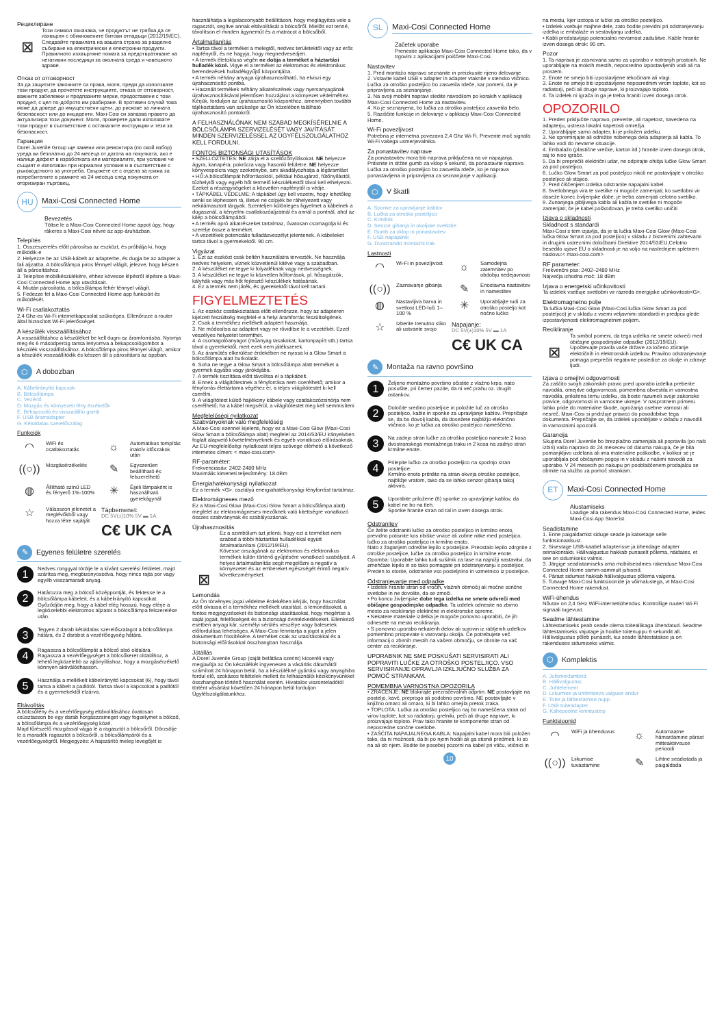Рециклиране
⊠
Този символ означава, че продуктът не трябва да се изхвърля с обикновените битови отпадъци (2012/19/ЕС). Следвайте правилата на вашата страна за разделно събиране на електрически и електронни продукти. Правилното изхвърляне помага за предотвратяване на негативни последици за околната среда и човешкото здраве.
Отказ от отговорност
За да защитите законните си права, моля, преди да използвате този продукт, да прочетете инструкциите, отказа от отговорност, важните забележки и предпазните мерки, предоставени с този продукт, с цел по-доброто им разбиране. В противен случай това може да доведе до имуществени щети, до рискове за личната безопасност или до инциденти. Maxi-Cosi си запазва правото да актуализира този документ. Моля, проверете дали използвате този продукт в съответствие с останалите инструкции и тези за безопасност.
Гаранция
Dorel Juvenile Group ще замени или ремонтира (по свой избор) уреда ви безплатно до 24 месеца от датата на покупката, ако е налице дефект в изработката или материалите, при условие че същият е използван при нормални условия и в съответствие с ръководството за употреба. Свържете се с отдела за грижа за потребителите в рамките на 24 месеца след покупката от оторизиран търговец.
HU
Maxi-Cosi Connected Home
Bevezetés
Töltse le a Maxi-Cosi Connected Home appot úgy, hogy rákeres a Maxi-Cosi névre az app-áruházban.
Telepítés
1. Összeszerelés előtt párosítsa az eszközt, és próbálja ki, hogy működik-e
2. Helyezze be az USB-kábelt az adapterbe, és dugja be az adapter a fali aljzatba. A bölcsőlámpa piros fénnyel világít, jelezve, hogy készen áll a párosításhoz.
3. Telepítse mobilkészülékére, ehhez kövesse lépésről lépésre a Maxi-Cosi Connected Home app utasításait.
4. Miután párosította, a bölcsőlámpa fehér fénnyel világít.
5. Fedezze fel a Maxi-Cosi Connected Home app funkcióit és működését.
Wi-Fi csatlakoztatás
2,4 Ghz-es Wi-Fi internetkapcsolat szükséges. Ellenőrizze a router által biztosított Wi-Fi jelerősséget.
A készülék visszaállításához
A visszaállításhoz a készüléket be kell dugni az áramforrásba. Nyomja meg és 6 másodpercig tartsa lenyomva a bekapcsológombot a készülék visszaállításához. A bölcsőlámpa piros fénnyel világít, amikor a készülék visszaállítódik és készen áll a párosításra az appban.
⬡
A dobozban
A. Kábelirányító kapcsok
B. Bölcsőlámpa
C. Vezérlő
D. Mozgás és környezeti fény érzékelők
E. Bekapcsoló és visszaállító gomb
F. USB áramadapter
G. Kétoldalas szerelőszalag
Funkciók
◠
WiFi és csatlakoztatás
☼
Automatikus tompítás inaktív időszakok után
((○))
Mozgásérzékelés
✎
Egyszerűen beállítható és felszerelhető
◍
Állítható színű LED és fényerő 1%-100%
✳
Éjjeli lámpaként is használható gyerekágynál
☆
Válasszon jelenetet a meglévőkből vagy hozza létre sajátját
Tápbemenet:
DC 5V(±)10% 5V ▬ 1A
C€ UK CA
✎
Egyenes felületre szerelés
1
Nedves ronggyal törölje le a kívánt szerelési felületet, majd szárítsa meg, megbizonyosodva, hogy nincs rajta por vagy egyéb visszamaradt anyag.
2
Határozza meg a bölcső középpontját, és fektesse le a bölcsőlámpa kábeleit, és a kábelirányító kapcsokat. Győződjön meg, hogy a kábel elég hosszú, hogy elérje a legközelebbi elektromos aljzatot a bölcsőlámpa felszerelése után.
3
Tegyen 2 darab kétoldalas szerelőszalagot a bölcsőlámpa hátára, és 2 darabot a vezérlőegység hátára.
4
Ragassza a bölcsőlámpát a bölcső alsó oldalára.
Ragassza a vezérlőegységet a bölcsőkeret oldalához, a lehető legközelebb az ajtónyíláshoz, hogy a mozgásérzékelő könnyen aktiválódhasson.
5
Használja a mellékelt kábelirányító kapcsokat (6), hogy távol tartsa a kábelt a padlótól. Tartsa távol a kapcsokat a padlótól és a gyermekektől elzárva.
Eltávolítás
A bölcsőfény és a vezérlőegység eltávolításához óvatosan csúsztasson be egy darab horgászzsineget vagy fogselymet a bölcső, a bölcsőlámpa és a vezérlőegység közé.
Majd fűrészelő mozgással vágja le a ragasztót a bölcsőről. Dörzsölje le a maradék ragasztót a bölcsőről, a bölcsőlámpáról és a vezérlőegységről. Megjegyzés: A hajszárító meleg levegőjét is
használhatja a legalacsonyabb beállításon, hogy meglágyítsa vele a ragasztót, segítve annak eltávolítását a bölcsőről. Mielőtt ezt tenné, távolítson el minden ágyneműt és a matracot a bölcsőből.
Ártalmatlanítás
• Tartsa távol a terméket a melegtől, nedves területektől vagy az erős napfénytől, és ne hagyja, hogy megnedvesedjen.
• A termék életciklusa végén ne dobja a terméket a háztartási hulladék közé. Vigye el a terméket az elektromos és elektronikus berendezések hulladékgyűjtő központjába.
• A termék néhány anyaga újrahasznosítható, ha elviszi egy újrahasznosító pontba.
• Használt termékek néhány alkatrészének vagy nyersanyagának újrahasznosításával jelentősen hozzájárul a környezet védelméhez. Kérjük, forduljon az újrahasznosító központhoz, amennyiben további tájékoztatásra van szüksége az Ön közelében található újrahasznosító pontokról.
A FELHASZNÁLÓNAK NEM SZABAD MEGKÍSÉRELNIE A BÖLCSŐLÁMPA SZERVIZELÉSÉT VAGY JAVÍTÁSÁT. MINDEN SZERVIZELÉSSEL AZ ÜGYFÉLSZOLGÁLATHOZ KELL FORDULNI.
FONTOS BIZTONSÁGI UTASÍTÁSOK
• SZELLŐZTETÉS: NE zárja el a szellőzőnyílásokat. NE helyezze ágyra, kanapéra, pokrócra vagy hasonló felületre. NE helyezze könyvespolcra vagy szekrénybe, ami akadályozhatja a légáramlást
• HŐ:A bölcsőlámpát hőforrásoktól, például hősugárzó, fűtőnyílástól, tűzhelytől vagy egyéb hőt termelő készülékektől távol kell elhelyezni. Ezeket a részegységeket a közvetlen napfénytől is védje.
• TÁPKÁBEL VÉDELME: A tápkábel úgy kell vezetni, hogy lehetőleg senki se léphessen rá, illetve ne csípjék be ráhelyezett vagy nekitámasztott tárgyak. Szenteljen különleges figyelmet a kábelnek a dugasznál, a kényelmi csatlakozóaljzatnál és annál a pontnál, ahol az kilép a bölcsőlámpából.
• A termék apró alkatrészeket tartalmaz, óvatosan csomagolja ki és szerelje össze a terméket.
• A vezetékek potenciális fulladásveszélyt jelentenek. A kábeleket tartsa távol a gyermekektől. 90 cm.
Vigyázat
1. Ezt az eszközt csak beltéri használatra tervezték. Ne használja nedves helyeken, víznek közvetlenül kitéve vagy a szabadban.
2. A készüléket ne tegye ki folyadéknak vagy nedvességnek.
3. A készüléket ne tegye ki közvetlen hőforrások, pl. hősugárzók, kályhák vagy más hőt fejlesztő készülékek hatásának.
4. Ez a termék nem játék, és gyerekektől távol kell tartani.
FIGYELMEZTETÉS
1. Az eszköz csatlakoztatása előtt ellenőrizze, hogy az adapteren kijelzett feszültség megfelel-e a helyi áramforrás feszültségének.
2. Csak a termékhez mellékelt adaptert használja.
3. Ne módosítsa az adaptert vagy ne rövidítse le a vezetékét. Ezzel veszélyes helyzetet teremthet.
4. A csomagolóanyagot (műanyag tasakokat, kartonpapírt stb.) tartsa távol a gyerekektől, mert ezek nem játékszerek.
5. Az áramütés elkerülése érdekében ne nyissa ki a Glow Smart a bölcsőlámpa alatt burkolatát.
6. Soha ne tegye a Glow Smart a bölcsőlámpa alatt terméket a gyermek ágyába vagy járókájába.
7. A termék tisztítása előtt távolítsa el a tápkábelt.
8. Ennek a világítótestnek a fényforrása nem cserélhető; amikor a fényforrás élettartama végéhez ér, a teljes világítótestet ki kell cserélni.
9. A világítótest külső hajlékony kábele vagy csatlakozózsinórja nem cserélhető; ha a kábel megsérül, a világítótestet meg kell semmisíteni
Megfelelőségi nyilatkozat
Szabványoknak való megfelelőség
A Maxi-Cosi ezennel kijelenti, hogy ez a Maxi-Cosi Glow (Maxi-Cosi Glow Smart a bölcsőlámpa alatt) megfelel az 2014/53/EU irányelvben foglalt alapvető követelményeknek és egyéb vonatkozó előírásoknak. Az EU-megfelelőségi nyilatkozat teljes szövege elérhető a következő internetes címen: < maxi-cosi.com>
RF-paraméter:
Frekvenciasáv: 2402-2480 MHz
Maximális kimeneti teljesítmény: 18 dBm
Energiahatékonysági nyilatkozat
Ez a termék <G>. osztályú energiahatékonysági fényforrást tartalmaz.
Elektromágneses mező
Ez a Maxi-Cosi Glow (Maxi-Cosi Glow Smart a bölcsőlámpa alatt) megfelel az elektromágneses mezőknek való kitettségre vonatkozó összes szabványnak és szabályozásnak.
Újrahasznosítás
⊠
Ez a szimbólum azt jelenti, hogy ezt a terméket nem szabad a többi háztartási hulladékkal együtt ártalmatlanítani (2012/19/EU).
Kövesse országának az elektromos és elektronikus termékek külön történő gyűjtésére vonatkozó szabályait. A helyes ártalmatlanítás segít megelőzni a negatív a környezetet és az embereket egészségét érintő negatív következményeket.
Lemondás
Az Ön törvényes jogai védelme érdekében kérjük, hogy használat előtt olvassa el a termékhez mellékelt utasítást, a lemondásokat, a fontos megjegyzéseket és biztonsági utasításokat, hogy megértse a saját jogait, felelősségeit és a biztonsági óvintézkedéseket. Ellenkező esetben anyagi kár, személyi sérülés veszélye vagy balesetek előfordulása lehetséges. A Maxi-Cosi fenntartja a jogot a jelen dokumentum frissítésére. A terméket csak az utasításokkal és a biztonsági előírásokkal összhangban használja.
Jótállás
A Dorel Juvenile Group (saját belátása szerint) kicseréli vagy megjavítja az Ön készülékét ingyenesen a vásárlás dátumától számított 24 hónapon belül, ha a készülékné gyártási vagy anyaghiba fordul elő, szokásos feltételek mellett és felhasználói kézikönyvünkkel összhangban történő használat esetén. Hivatalos viszonteladótól történt vásárlást követően 24 hónapon belül forduljon Ügyfélszolgálatunkhoz.
SL
Maxi-Cosi Connected Home
Začetek uporabe
Prenesite aplikacijo Maxi-Cosi Connected Home tako, da v trgovini z aplikacijami poiščete Maxi-Cosi.
Nastavitev
1. Pred montažo napravo seznanite in preizkusite njeno delovanje
2. Vstavite kabel USB v adapter in adapter vtaknite v stensko vtičnico. Lučka za otroško posteljico bo zasvetila rdeče, kar pomeni, da je pripravljena za seznanjanje.
3. Na svoji mobilni napravi sledite navodilom po korakih v aplikaciji Maxi-Cosi Connected Home za nastavitev.
4. Ko je seznanjena, bo lučka za otroško posteljico zasvetila belo.
5. Raziščite funkcije in delovanje v aplikaciji Maxi-Cosi Connected Home.
Wi-Fi povezljivost
Potrebna je internetna povezava 2,4 Ghz Wi-Fi. Preverite moč signala Wi-Fi vašega usmerjevalnika.
Za ponastavitev naprave
Za ponastavitev mora biti naprava priključena na vir napajanja. Pritisnite in držite gumb za vklop 6 sekund, da ponastavite napravo. Lučka za otroško posteljico bo zasvetila rdeče, ko je naprava ponastavljena in pripravljena za seznanjanje v aplikaciji.
⬡
V škatli
A. Sponke za upravljanje kablov
B. Lučka za otroško posteljico
C. Krmilnik
D. Senzor gibanja in okoljske svetlobe
E. Gumb za vklop in ponastavitev
F. USB napajalnik
G. Dvostranski montažni trak
Lastnosti
◠
Wi-Fi in povezljivost
☼
Samodejna zatemnitev po obdobju nedejavnosti
((○))
Zaznavanje gibanja
✎
Enostavna nastavitev in namestitev
◍
Nastavljiva barva in svetlost LED-luči 1–100 %
✳
Uporabljajte tudi za otroško posteljo kot nočno lučko
☆
Izberite trenutno sliko ali ustvarite svojo
Napajanje:
DC 5V(±)10% 5V ▬ 1A
C€ UK CA
✎
Montaža na ravno površino
1
Željeno montažno površino očistite z vlažno krpo, nato posušite, pri čemer pazite, da ni več prahu oz. drugih ostankov.
2
Določite sredino posteljice in položite luč za otroško posteljico, kable in sponke za upravljanje kablov. Prepričajte se, da bo dovolj kabla, da dosežete najbližjo električno vtičnico, ko je lučka za otroško posteljico nameščena.
3
Na zadnjo stran lučke za otroško posteljico nanesite 2 kosa dvostranskega montažnega traku in 2 kosa na zadnjo stran krmilne enote.
4
Prilepite lučko za otroško posteljico na spodnjo stran posteljice.
Krmilno enoto pritrdite na stran okvirja otroške posteljice, najbližje vratom, tako da se lahko senzor gibanja takoj aktivira.
5
Uporabite priložene (6) sponke za upravljanje kablov, da kabel ne bo na tleh.
Sponke hranite stran od tal in izven dosega otrok.
Odstranitev
Če želite odstraniti lučko za otroško posteljico in krmilno enoto, previdno potisnite kos ribiške vrvice ali zobne nitke med posteljico, lučko za otroško posteljico in krmilno enoto.
Nato z žaganjem odrežite lepilo s posteljice. Preostalo lepilo zdrgnite z otroške posteljice, lučke za otroško posteljico in krmilne enote.
Opomba: Uporabite lahko tudi sušilnik za lase na najnižji nastavitvi, da zmehčate lepilo in so tako pomagate pri odstranjevanju s posteljice. Preden to storite, odstranite vso posteljnino in vzmetnico iz posteljice.
Odstranjevanje med odpadke
• Izdelek hranite stran od vročih, vlažnih območij ali močne sončne svetlobe in ne dovolite, da se zmoči.
• Po koncu življenjske dobe tega izdelka ne smete odvreči med običajne gospodinjske odpadke. Ta izdelek odnesite na zbirno mesto za recikliranje električne in elektronske opreme.
• Nekatere materiale izdelka je mogoče ponovno uporabiti, če jih odnesete na mesto recikliranja.
• S ponovno uporabo nekaterih delov ali surovin iz rabljenih izdelkov pomembno prispevate k varovanju okolja. Če potrebujete več informacij o zbirnih mestih na vašem območju, se obrnite na vaš center za recikliranje.
UPORABNIK NE SME POSKUŠATI SERVISIRATI ALI POPRAVITI LUČKE ZA OTROŠKO POSTELJICO. VSO SERVISIRANJE OPRAVLJA IZKLJUČNO SLUŽBA ZA POMOČ STRANKAM.
POMEMBNA VARNOSTNA OPOZORILA
• ZRAČENJE: NE blokirajte prezračevalnih odprtin. NE postavljajte na posteljo, kavč, preprogo ali podobno površino. NE postavljajte v knjižno omaro ali omaro, ki bi lahko omejila pretok zraka.
• TOPLOTA: Lučka za otroško posteljico naj bo nameščena stran od virov toplote, kot so radiatorji, grelniki, peči ali druge naprave, ki proizvajajo toploto. Prav tako hranite te komponente stran od neposredne sončne svetlobe.
• ZAŠČITA NAPAJALNEGA KABLA: Napajalni kabel mora biti položen tako, da ni možnosti, da bi po njem hodili ali ga stisnili predmeti, ki so na ali ob njem. Bodite še posebej pozorni na kabel pri vtiču, vtičnici in
10
na mestu, kjer izstopa iz lučke za otroško posteljico.
• Izdelek vsebuje majhne dele, zato bodite previdni pri odstranjevanju izdelka iz embalaže in sestavljanju izdelka.
• Kabli predstavljajo potencialno nevarnost zadušitve. Kable hranite izven dosega otrok: 90 cm.
Pozor
1. Ta naprava je zasnovana samo za uporabo v notranjih prostorih. Ne uporabljajte na mokrih mestih, neposredno izpostavljenih vodi ali na prostem.
2. Enote ne smejo biti izpostavljene tekočinam ali vlagi.
3. Enote ne smejo biti izpostavljene neposrednim virom toplote, kot so radiatorji, peči ali druge naprave, ki proizvajajo toploto.
4. Ta izdelek ni igrača in ga je treba hraniti izven dosega otrok.
OPOZORILO
1. Preden priključite napravo, preverite, ali napetost, navedena na adapterju, ustreza lokalni napetosti omrežja.
2. Uporabljajte samo adapter, ki je priložen izdelku.
3. Ne spreminjajte ali odrežite nobenega dela adapterja ali kabla. To lahko vodi do nevarne situacije.
4. Embalažo (plastične vrečke, karton itd.) hranite izven dosega otrok, saj to niso igrače.
5. Da bi preprečili električni udar, ne odpirajte ohišja lučke Glow Smart za pod posteljico.
6. Lučko Glow Smart za pod posteljico nikoli ne postavljajte v otroško posteljico ali stajico.
7. Pred čiščenjem izdelka odstranite napajalni kabel.
8. Svetlobnega vira te svetilke ni mogoče zamenjati; ko svetlobni vir doseže konec življenjske dobe, je treba zamenjati celotno svetilko.
9. Zunanjega gibljivega kabla ali kabla te svetilke ni mogoče zamenjati; če je kabel poškodovan, je treba svetilko uničiti
Izjava o skladnosti
Skladnost s standardi
Maxi-Cosi s tem izjavlja, da je ta lučka Maxi-Cosi Glow (Maxi-Cosi lučka Glow Smart za pod posteljico) v skladu z bistvenimi zahtevami in drugimi ustreznimi določbami Direktive 2014/53/EU,Celotno besedilo izjave EU o skladnosti je na voljo na naslednjem spletnem naslovu:< maxi-cosi.com>
RF parameter:
Frekvenčni pas: 2402–2480 MHz
Največja izhodna moč: 18 dBm
Izjava o energetski učinkovitosti
Ta izdelek vsebuje svetlobni vir razreda energijske učinkovitosti<G>.
Elektromagnetno polje
Ta lučka Maxi-Cosi Glow (Maxi-Cosi lučka Glow Smart za pod posteljico) je v skladu z vsemi veljavnimi standardi in predpisi glede izpostavljenosti elektromagnetnim poljem.
Recikliranje
⊠
Ta simbol pomeni, da tega izdelka ne smete odvreči med običajne gospodinjske odpadke (2012/19/EU).
Upoštevajte pravila vaše države za ločeno zbiranje električnih in elektronskih izdelkov. Pravilno odstranjevanje pomaga preprečiti negativne posledice za okolje in zdravje ljudi.
Izjava o omejitvi odgovornosti
Za zaščito svojih zakonskih pravic pred uporabo izdelka preberite navodila, omejitve odgovornosti, pomembna obvestila in varnostna navodila, priložena temu izdelku, da boste razumeli svoje zakonske pravice, odgovornosti in varnostne ukrepe. V nasprotnem primeru lahko pride do materialne škode, ogrožanja osebne varnosti ali nesreč. Maxi-Cosi si pridržuje pravico do posodobitve tega dokumenta. Prepričajte se, da izdelek uporabljate v skladu z navodili in varnostnimi opozorili.
Garancija
Skupina Dorel Juvenile bo brezplačno zamenjala ali popravila (po naši izbiri) vašo napravo do 24 mesecev od datuma nakupa, če je bila pomanjkljivo izdelana ali ima materialne poškodbe, v kolikor se je uporabljala pod običajnimi pogoji in v skladu z našimi navodili za uporabo. V 24 mesecih po nakupu pri pooblaščenem prodajalcu se obrnite na službo za pomoč strankam.
ET
Maxi-Cosi Connected Home
Alustamiseks
Laadige alla rakendus Maxi-Cosi Connected Home, leides Maxi-Cosi App Store'ist.
Seadistamine
1. Enne paigaldamist siduge seade ja katsetage selle funktsionaalsust.
2. Sisestage USB-kaabel adapterisse ja ühendage adapter seinakontakti. Hällivalgustus hakkab punaselt põlema, näidates, et see on sidumiseks valmis.
3. Järgige seadistamiseks oma mobiilseadmes rakenduse Maxi-Cosi Connected Home samm-sammult juhiseid.
4. Pärast sidumist hakkab hällivalgustus põlema valgena.
5. Tutvuge Maxi-Cosi funktsioonide ja võimalustega, vt Maxi-Cosi Connected Home rakendust.
WiFi-ühendus
Nõutav on 2,4 GHz WiFi-internetiühendus. Kontrollige ruuteri Wi-Fi signaali tugevust.
Seadme lähtestamine
Lähtestamiseks peab seade olema toiteallikaga ühendatud. Seadme lähtestamiseks vajutage ja hoidke toitenuppu 6 sekundit all. Hällivalgustus põleb punaselt, kui seade lähtestatakse ja on rakenduses sidumiseks valmis.
⬡
Komplektis
A. Juhtmeklambrid
B. Hällivalgustus
C. Juhtelement
D. Liikumise ja ümbritseva valguse andur
E. Toite ja lähtestamise nupp
F. USB toiteadapter
G. Kahepoolne kinnitusteip
Funktsioonid
◠
WiFi ja ühenduvus
☼
Automaatne hämardamine pärast mitteaktiivsuse perioodi
((○))
Liikumise tuvastamine
✎
Lihtne seadistada ja paigaldada